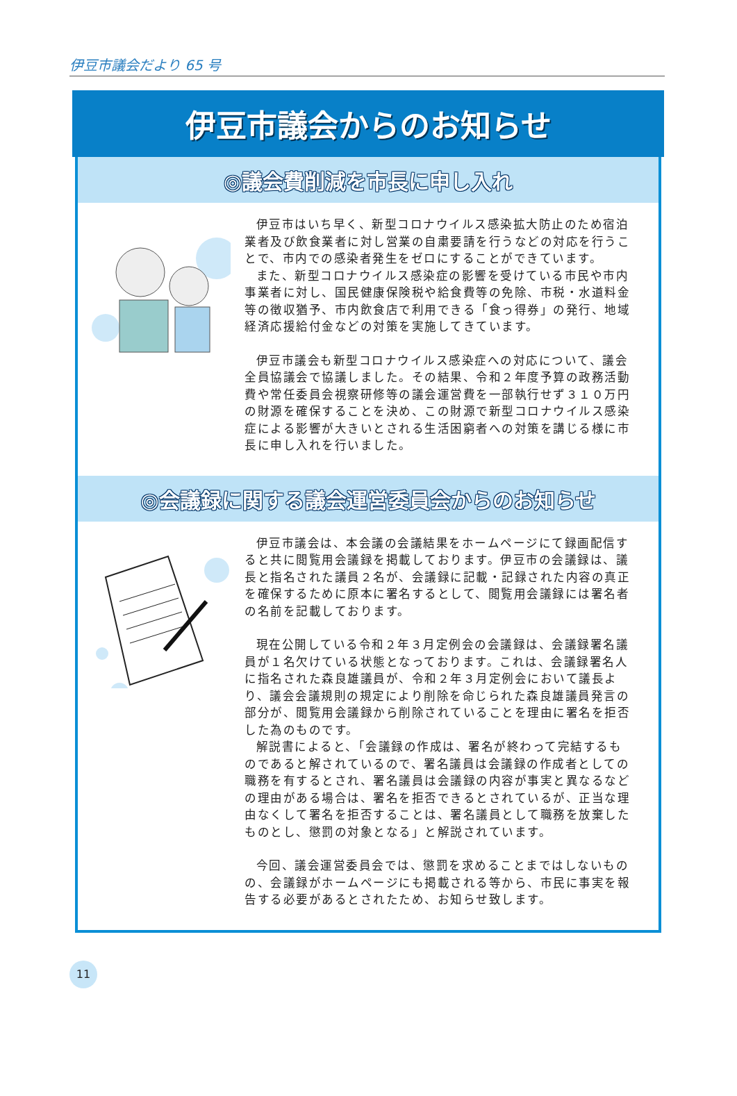伊豆市議会だより 65 号
伊豆市議会からのお知らせ
◎議会費削減を市長に申し入れ
伊豆市はいち早く、新型コロナウイルス感染拡大防止のため宿泊業者及び飲食業者に対し営業の自粛要請を行うなどの対応を行うことで、市内での感染者発生をゼロにすることができています。
また、新型コロナウイルス感染症の影響を受けている市民や市内事業者に対し、国民健康保険税や給食費等の免除、市税・水道料金等の徴収猶予、市内飲食店で利用できる「食っ得券」の発行、地域経済応援給付金などの対策を実施してきています。
伊豆市議会も新型コロナウイルス感染症への対応について、議会全員協議会で協議しました。その結果、令和２年度予算の政務活動費や常任委員会視察研修等の議会運営費を一部執行せず３１０万円の財源を確保することを決め、この財源で新型コロナウイルス感染症による影響が大きいとされる生活困窮者への対策を講じる様に市長に申し入れを行いました。
◎会議録に関する議会運営委員会からのお知らせ
伊豆市議会は、本会議の会議結果をホームページにて録画配信すると共に閲覧用会議録を掲載しております。伊豆市の会議録は、議長と指名された議員２名が、会議録に記載・記録された内容の真正を確保するために原本に署名するとして、閲覧用会議録には署名者の名前を記載しております。
現在公開している令和２年３月定例会の会議録は、会議録署名議員が１名欠けている状態となっております。これは、会議録署名人に指名された森良雄議員が、令和２年３月定例会において議長より、議会会議規則の規定により削除を命じられた森良雄議員発言の部分が、閲覧用会議録から削除されていることを理由に署名を拒否した為のものです。
解説書によると、「会議録の作成は、署名が終わって完結するものであると解されているので、署名議員は会議録の作成者としての職務を有するとされ、署名議員は会議録の内容が事実と異なるなどの理由がある場合は、署名を拒否できるとされているが、正当な理由なくして署名を拒否することは、署名議員として職務を放棄したものとし、懲罰の対象となる」と解説されています。
今回、議会運営委員会では、懲罰を求めることまではしないものの、会議録がホームページにも掲載される等から、市民に事実を報告する必要があるとされたため、お知らせ致します。
11